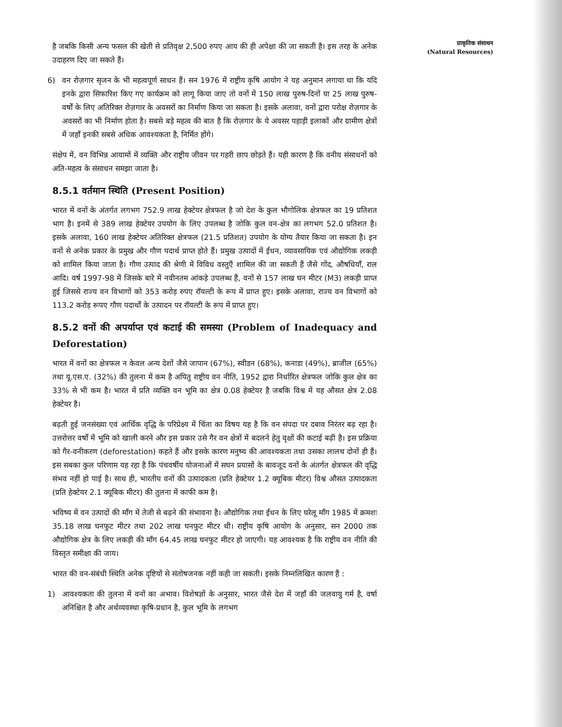है जबकि किसी अन्य फसल की खेती से प्रतिवृक्ष 2,500 रुपए आय की ही अपेक्षा की जा सकती है। इस तरह के अनेक उदाहरण दिए जा सकते हैं।
6) वन रोज़गार सृजन के भी महत्वपूर्ण साधन हैं। सन 1976 में राष्ट्रीय कृषि आयोग ने यह अनुमान लगाया था कि यदि इनके द्वारा सिफारिश किए गए कार्यक्रम को लागू किया जाए तो वनों में 150 लाख पुरुष-दिनों या 25 लाख पुरुष-वर्षों के लिए अतिरिक्त रोज़गार के अवसरों का निर्माण किया जा सकता है। इसके अलावा, वनों द्वारा परोक्ष रोज़गार के अवसरों का भी निर्माण होता है। सबसे बड़े महत्व की बात है कि रोज़गार के ये अवसर पहाड़ी इलाकों और ग्रामीण क्षेत्रों में जहाँ इनकी सबसे अधिक आवश्यकता है, निर्मित होंगे।
संक्षेप में, वन विभिन्न आयामों में व्यक्ति और राष्ट्रीय जीवन पर गहरी छाप छोड़ते हैं। यही कारण है कि वनीय संसाधनों को अति-महत्व के संसाधन समझा जाता है।
8.5.1 वर्तमान स्थिति (Present Position)
भारत में वनों के अंतर्गत लगभग 752.9 लाख हेक्टेयर क्षेत्रफल है जो देश के कुल भौगोलिक क्षेत्रफल का 19 प्रतिशत भाग है। इनमें से 389 लाख हेक्टेयर उपयोग के लिए उपलब्ध है जोकि कुल वन-क्षेत्र का लगभग 52.0 प्रतिशत है। इसके अलावा, 160 लाख हेक्टेयर अतिरिक्त क्षेत्रफल (21.5 प्रतिशत) उपयोग के योग्य तैयार किया जा सकता है। इन वनों से अनेक प्रकार के प्रमुख और गौण पदार्थ प्राप्त होते हैं। प्रमुख उत्पादों में ईंधन, व्यावसायिक एवं औद्योगिक लकड़ी को शामिल किया जाता है। गौण उत्पाद की श्रेणी में विविध वस्तुएँ शामिल की जा सकती हैं जैसे गोंद, औषधियाँ, राल आदि। वर्ष 1997-98 में जिसके बारे में नवीनतम आंकड़े उपलब्ध हैं, वनों से 157 लाख घन मीटर (M3) लकड़ी प्राप्त हुई जिससे राज्य वन विभागों को 353 करोड़ रुपए रॉयल्टी के रूप में प्राप्त हुए। इसके अलावा, राज्य वन विभागों को 113.2 करोड़ रूपए गौण पदार्थों के उत्पादन पर रॉयल्टी के रूप में प्राप्त हुए।
8.5.2 वनों की अपर्याप्त एवं कटाई की समस्या (Problem of Inadequacy and Deforestation)
भारत में वनों का क्षेत्रफल न केवल अन्य देशों जैसे जापान (67%), स्वीडन (68%), कनाडा (49%), ब्राजील (65%) तथा यू.एस.ए. (32%) की तुलना में कम है अपितु राष्ट्रीय वन नीति, 1952 द्वारा निर्धारित क्षेत्रफल जोकि कुल क्षेत्र का 33% से भी कम है। भारत में प्रति व्यक्ति वन भूमि का क्षेत्र 0.08 हेक्टेयर है जबकि विश्व में यह औसत क्षेत्र 2.08 हेक्टेयर है।
बढ़ती हुई जनसंख्या एवं आर्थिक वृद्धि के परिप्रेक्ष्य में चिंता का विषय यह है कि वन संपदा पर दबाव निरंतर बढ़ रहा है। उत्तरोत्तर वर्षों में भूमि को खाली करने और इस प्रकार उसे गैर वन क्षेत्रों में बदलने हेतु वृक्षों की कटाई बढ़ी है। इस प्रक्रिया को गैर-वनीकरण (deforestation) कहते हैं और इसके कारण मनुष्य की आवश्यकता तथा उसका लालच दोनों ही हैं। इस सबका कुल परिणाम यह रहा है कि पंचवर्षीय योजनाओं में सघन प्रयासों के बावजूद वनों के अंतर्गत क्षेत्रफल की वृद्धि संभव नहीं हो पाई है। साथ ही, भारतीय वनों की उत्पादकता (प्रति हेक्टेयर 1.2 क्यूबिक मीटर) विश्व औसत उत्पादकता (प्रति हेक्टेयर 2.1 क्यूबिक मीटर) की तुलना में काफी कम है।
भविष्य में वन उत्पादों की माँग में तेजी से बढ़ने की संभावना है। औद्योगिक तथा ईंधन के लिए घरेलू माँग 1985 में क्रमशः 35.18 लाख घनफुट मीटर तथा 202 लाख घनफुट मीटर थी। राष्ट्रीय कृषि आयोग के अनुसार, सन 2000 तक औद्योगिक क्षेत्र के लिए लकड़ी की माँग 64.45 लाख घनफुट मीटर हो जाएगी। यह आवश्यक है कि राष्ट्रीय वन नीति की विस्तृत समीक्षा की जाय।
भारत की वन-संबंधी स्थिति अनेक दृष्टियों से संतोषजनक नहीं कही जा सकती। इसके निम्नलिखित कारण हैं :
1) आवश्यकता की तुलना में वनों का अभाव। विशेषज्ञों के अनुसार, भारत जैसे देश में जहाँ की जलवायु गर्म है, वर्षा अनिश्चित है और अर्थव्यवस्था कृषि-प्रधान है, कुल भूमि के लगभग
प्राकृतिक संसाधन
(Natural Resources)